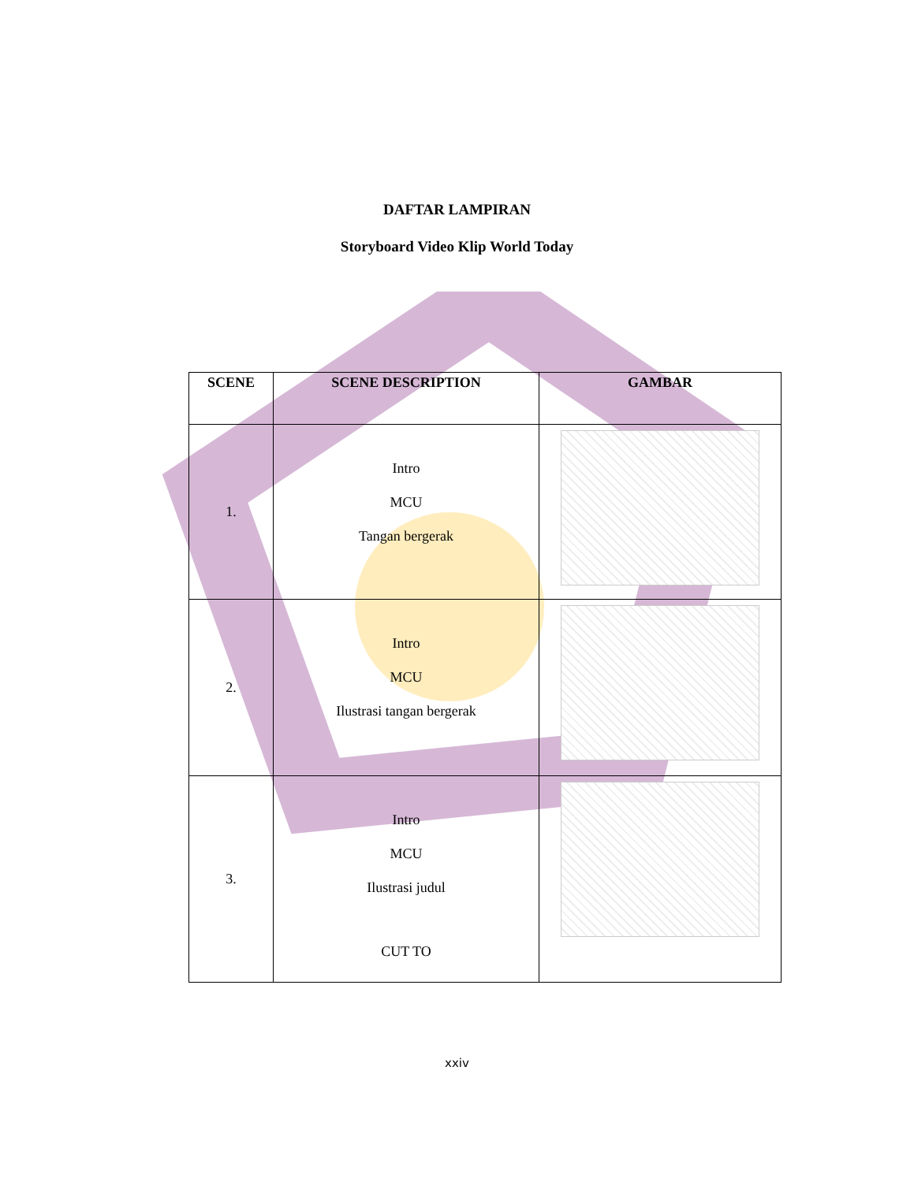DAFTAR LAMPIRAN
Storyboard Video Klip World Today
| SCENE | SCENE DESCRIPTION | GAMBAR |
| --- | --- | --- |
| 1. | Intro MCU Tangan bergerak | |
| 2. | Intro MCU Ilustrasi tangan bergerak | |
| 3. | Intro MCU Ilustrasi judul CUT TO | |
xxiv